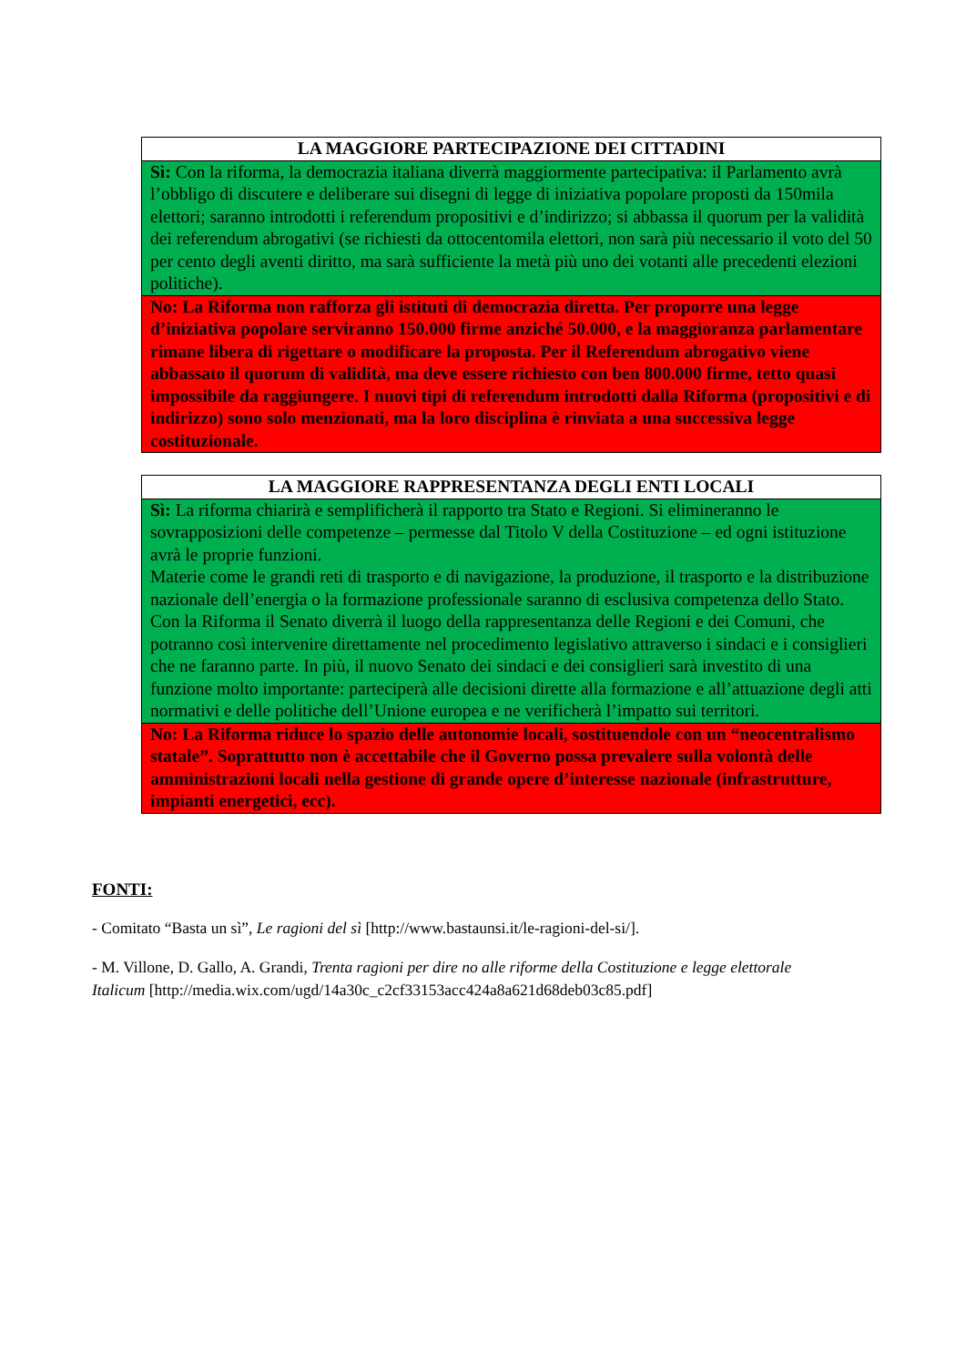| LA MAGGIORE PARTECIPAZIONE DEI CITTADINI |
| --- |
| Sì: Con la riforma, la democrazia italiana diverrà maggiormente partecipativa: il Parlamento avrà l’obbligo di discutere e deliberare sui disegni di legge di iniziativa popolare proposti da 150mila elettori; saranno introdotti i referendum propositivi e d’indirizzo; si abbassa il quorum per la validità dei referendum abrogativi (se richiesti da ottocentomila elettori, non sarà più necessario il voto del 50 per cento degli aventi diritto, ma sarà sufficiente la metà più uno dei votanti alle precedenti elezioni politiche). |
| No: La Riforma non rafforza gli istituti di democrazia diretta. Per proporre una legge d’iniziativa popolare serviranno 150.000 firme anziché 50.000, e la maggioranza parlamentare rimane libera di rigettare o modificare la proposta. Per il Referendum abrogativo viene abbassato il quorum di validità, ma deve essere richiesto con ben 800.000 firme, tetto quasi impossibile da raggiungere. I nuovi tipi di referendum introdotti dalla Riforma (propositivi e di indirizzo) sono solo menzionati, ma la loro disciplina è rinviata a una successiva legge costituzionale. |
| LA MAGGIORE RAPPRESENTANZA DEGLI ENTI LOCALI |
| --- |
| Sì: La riforma chiarirà e semplificherà il rapporto tra Stato e Regioni. Si elimineranno le sovrapposizioni delle competenze – permesse dal Titolo V della Costituzione – ed ogni istituzione avrà le proprie funzioni. Materie come le grandi reti di trasporto e di navigazione, la produzione, il trasporto e la distribuzione nazionale dell’energia o la formazione professionale saranno di esclusiva competenza dello Stato. Con la Riforma il Senato diverrà il luogo della rappresentanza delle Regioni e dei Comuni, che potranno così intervenire direttamente nel procedimento legislativo attraverso i sindaci e i consiglieri che ne faranno parte. In più, il nuovo Senato dei sindaci e dei consiglieri sarà investito di una funzione molto importante: parteciperà alle decisioni dirette alla formazione e all’attuazione degli atti normativi e delle politiche dell’Unione europea e ne verificherà l’impatto sui territori. |
| No: La Riforma riduce lo spazio delle autonomie locali, sostituendole con un “neocentralismo statale”. Soprattutto non è accettabile che il Governo possa prevalere sulla volontà delle amministrazioni locali nella gestione di grande opere d’interesse nazionale (infrastrutture, impianti energetici, ecc). |
FONTI:
- Comitato “Basta un sì”, Le ragioni del sì [http://www.bastaunsi.it/le-ragioni-del-si/].
- M. Villone, D. Gallo, A. Grandi, Trenta ragioni per dire no alle riforme della Costituzione e legge elettorale Italicum [http://media.wix.com/ugd/14a30c_c2cf33153acc424a8a621d68deb03c85.pdf]